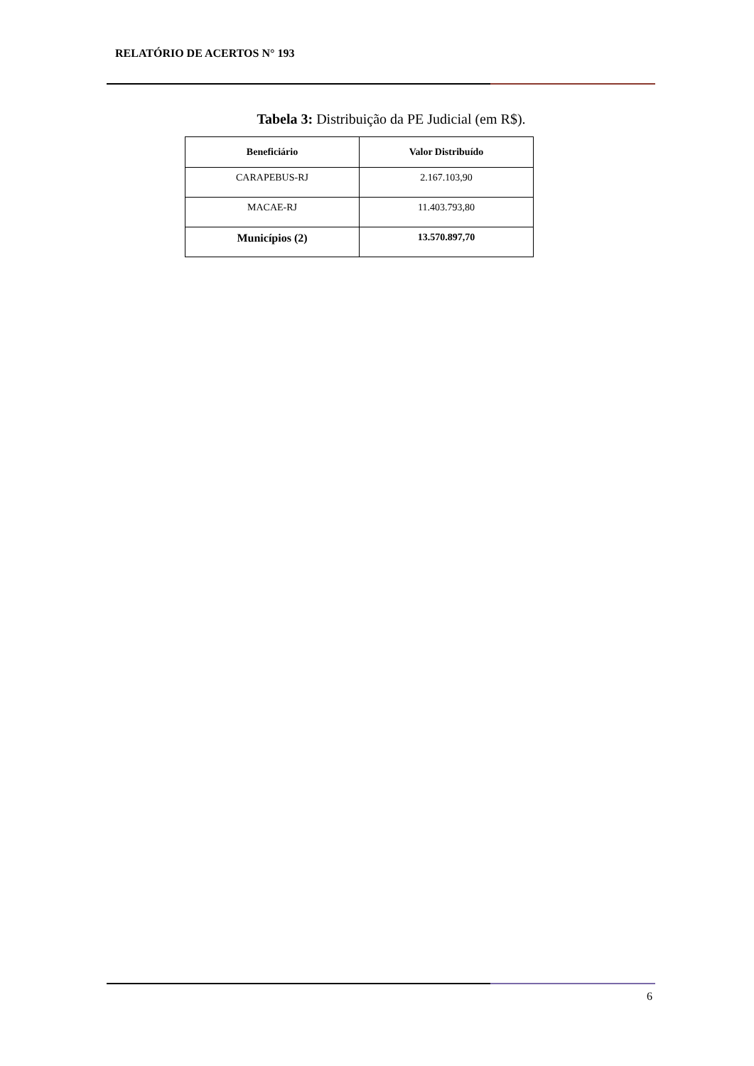RELATÓRIO DE ACERTOS N° 193
Tabela 3: Distribuição da PE Judicial (em R$).
| Beneficiário | Valor Distribuído |
| --- | --- |
| CARAPEBUS-RJ | 2.167.103,90 |
| MACAE-RJ | 11.403.793,80 |
| Municípios (2) | 13.570.897,70 |
6